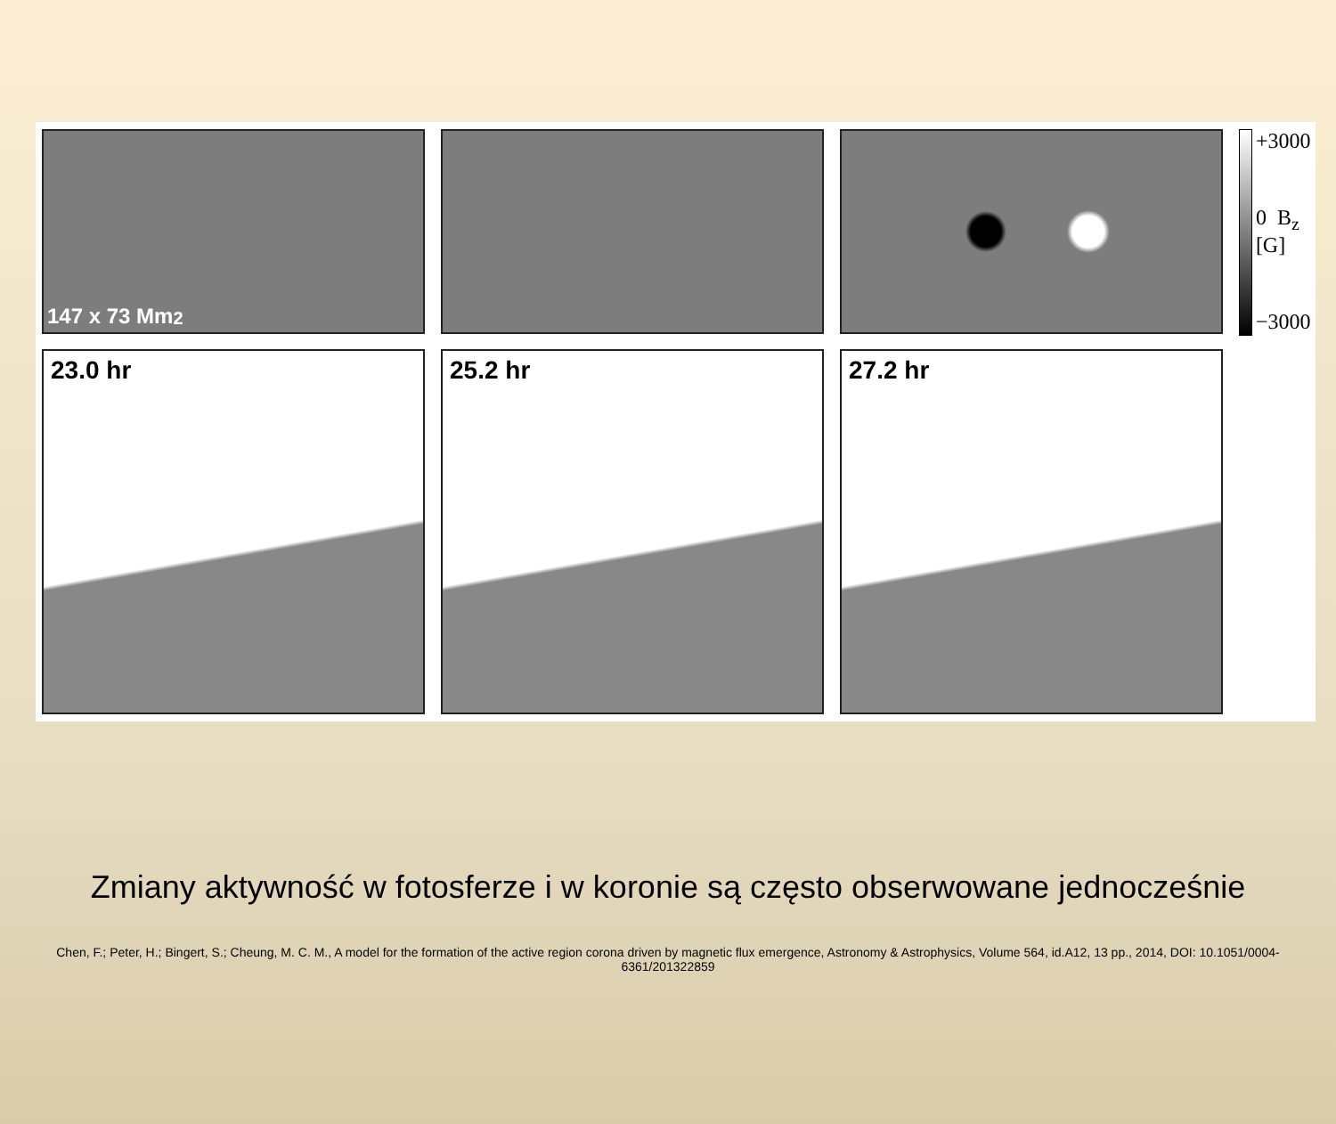147 x 73 Mm<sup>2</sup>
+3000
0 B<sub>z</sub> [G]
−3000
23.0 hr
25.2 hr
27.2 hr
Zmiany aktywność w fotosferze i w koronie są często obserwowane jednocześnie
Chen, F.; Peter, H.; Bingert, S.; Cheung, M. C. M., A model for the formation of the active region corona driven by magnetic flux emergence, Astronomy & Astrophysics, Volume 564, id.A12, 13 pp., 2014, DOI: 10.1051/0004-6361/201322859